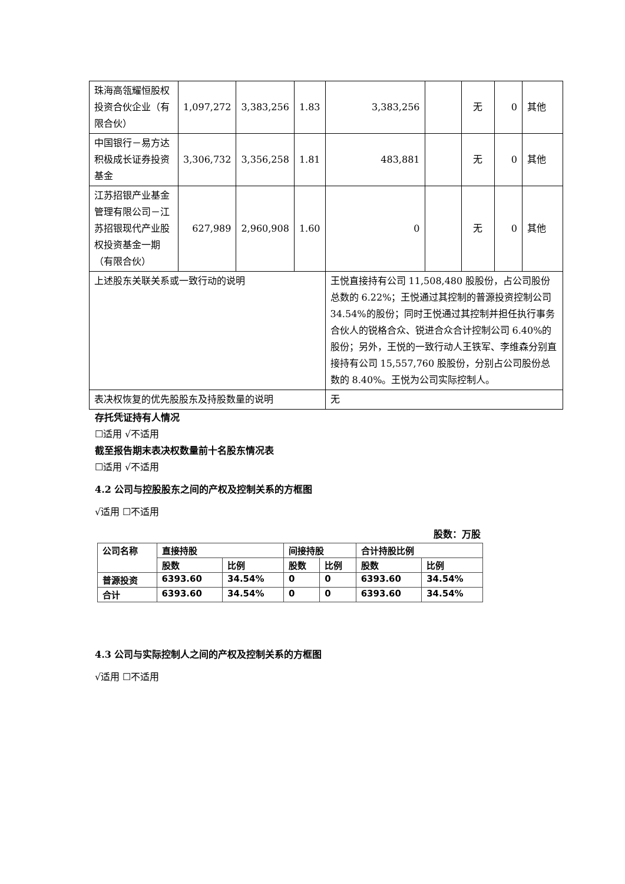| 珠海高瓴耀恒股权投资合伙企业（有限合伙） | 1,097,272 | 3,383,256 | 1.83 | 3,383,256 | | 无 | 0 | 其他 |
| 中国银行－易方达积极成长证券投资基金 | 3,306,732 | 3,356,258 | 1.81 | 483,881 | | 无 | 0 | 其他 |
| 江苏招银产业基金管理有限公司－江苏招银现代产业股权投资基金一期（有限合伙） | 627,989 | 2,960,908 | 1.60 | 0 | | 无 | 0 | 其他 |
| 上述股东关联关系或一致行动的说明 | | | | 王悦直接持有公司 11,508,480 股股份，占公司股份总数的 6.22%；王悦通过其控制的普源投资控制公司 34.54%的股份；同时王悦通过其控制并担任执行事务合伙人的锐格合众、锐进合众合计控制公司 6.40%的股份；另外，王悦的一致行动人王铁军、李维森分别直接持有公司 15,557,760 股股份，分别占公司股份总数的 8.40%。王悦为公司实际控制人。 | | | | |
| 表决权恢复的优先股股东及持股数量的说明 | | | | 无 | | | | |
存托凭证持有人情况
☐适用 √不适用
截至报告期末表决权数量前十名股东情况表
☐适用 √不适用
4.2 公司与控股股东之间的产权及控制关系的方框图
√适用 ☐不适用
股数：万股
| 公司名称 | 直接持股 | | 间接持股 | | 合计持股比例 | |
| | 股数 | 比例 | 股数 | 比例 | 股数 | 比例 |
| 普源投资 | 6393.60 | 34.54% | 0 | 0 | 6393.60 | 34.54% |
| 合计 | 6393.60 | 34.54% | 0 | 0 | 6393.60 | 34.54% |
4.3 公司与实际控制人之间的产权及控制关系的方框图
√适用 ☐不适用